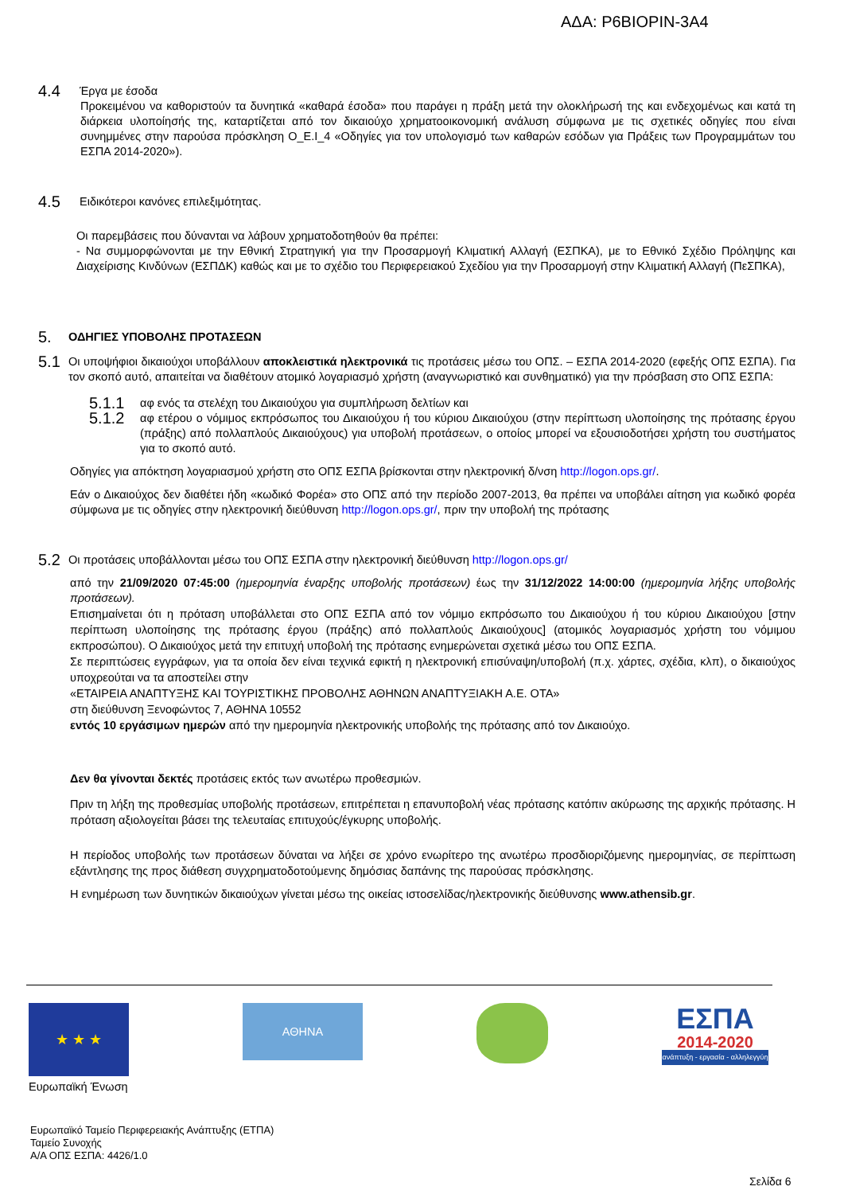ΑΔΑ: Ρ6ΒΙΟΡΙΝ-3Α4
4.4 Έργα με έσοδα
Προκειμένου να καθοριστούν τα δυνητικά «καθαρά έσοδα» που παράγει η πράξη μετά την ολοκλήρωσή της και ενδεχομένως και κατά τη διάρκεια υλοποίησής της, καταρτίζεται από τον δικαιούχο χρηματοοικονομική ανάλυση σύμφωνα με τις σχετικές οδηγίες που είναι συνημμένες στην παρούσα πρόσκληση Ο_Ε.Ι_4 «Οδηγίες για τον υπολογισμό των καθαρών εσόδων για Πράξεις των Προγραμμάτων του ΕΣΠΑ 2014-2020»).
4.5 Ειδικότεροι κανόνες επιλεξιμότητας.
Οι παρεμβάσεις που δύνανται να λάβουν χρηματοδοτηθούν θα πρέπει:
- Να συμμορφώνονται με την Εθνική Στρατηγική για την Προσαρμογή Κλιματική Αλλαγή (ΕΣΠΚΑ), με το Εθνικό Σχέδιο Πρόληψης και Διαχείρισης Κινδύνων (ΕΣΠΔΚ) καθώς και με το σχέδιο του Περιφερειακού Σχεδίου για την Προσαρμογή στην Κλιματική Αλλαγή (ΠεΣΠΚΑ),
5. ΟΔΗΓΙΕΣ ΥΠΟΒΟΛΗΣ ΠΡΟΤΑΣΕΩΝ
5.1
Οι υποψήφιοι δικαιούχοι υποβάλλουν αποκλειστικά ηλεκτρονικά τις προτάσεις μέσω του ΟΠΣ. – ΕΣΠΑ 2014-2020 (εφεξής ΟΠΣ ΕΣΠΑ). Για τον σκοπό αυτό, απαιτείται να διαθέτουν ατομικό λογαριασμό χρήστη (αναγνωριστικό και συνθηματικό) για την πρόσβαση στο ΟΠΣ ΕΣΠΑ:
5.1.1
αφ ενός τα στελέχη του Δικαιούχου για συμπλήρωση δελτίων και
5.1.2
αφ ετέρου ο νόμιμος εκπρόσωπος του Δικαιούχου ή του κύριου Δικαιούχου (στην περίπτωση υλοποίησης της πρότασης έργου (πράξης) από πολλαπλούς Δικαιούχους) για υποβολή προτάσεων, ο οποίος μπορεί να εξουσιοδοτήσει χρήστη του συστήματος για το σκοπό αυτό.
Οδηγίες για απόκτηση λογαριασμού χρήστη στο ΟΠΣ ΕΣΠΑ βρίσκονται στην ηλεκτρονική δ/νση http://logon.ops.gr/.
Εάν ο Δικαιούχος δεν διαθέτει ήδη «κωδικό Φορέα» στο ΟΠΣ από την περίοδο 2007-2013, θα πρέπει να υποβάλει αίτηση για κωδικό φορέα σύμφωνα με τις οδηγίες στην ηλεκτρονική διεύθυνση http://logon.ops.gr/, πριν την υποβολή της πρότασης
5.2
Οι προτάσεις υποβάλλονται μέσω του ΟΠΣ ΕΣΠΑ στην ηλεκτρονική διεύθυνση http://logon.ops.gr/
από την 21/09/2020 07:45:00 (ημερομηνία έναρξης υποβολής προτάσεων) έως την 31/12/2022 14:00:00 (ημερομηνία λήξης υποβολής προτάσεων).
Επισημαίνεται ότι η πρόταση υποβάλλεται στο ΟΠΣ ΕΣΠΑ από τον νόμιμο εκπρόσωπο του Δικαιούχου ή του κύριου Δικαιούχου [στην περίπτωση υλοποίησης της πρότασης έργου (πράξης) από πολλαπλούς Δικαιούχους] (ατομικός λογαριασμός χρήστη του νόμιμου εκπροσώπου). Ο Δικαιούχος μετά την επιτυχή υποβολή της πρότασης ενημερώνεται σχετικά μέσω του ΟΠΣ ΕΣΠΑ.
Σε περιπτώσεις εγγράφων, για τα οποία δεν είναι τεχνικά εφικτή η ηλεκτρονική επισύναψη/υποβολή (π.χ. χάρτες, σχέδια, κλπ), ο δικαιούχος υποχρεούται να τα αποστείλει στην
«ΕΤΑΙΡΕΙΑ ΑΝΑΠΤΥΞΗΣ ΚΑΙ ΤΟΥΡΙΣΤΙΚΗΣ ΠΡΟΒΟΛΗΣ ΑΘΗΝΩΝ ΑΝΑΠΤΥΞΙΑΚΗ Α.Ε. ΟΤΑ»
στη διεύθυνση Ξενοφώντος 7, ΑΘΗΝΑ 10552
εντός 10 εργάσιμων ημερών από την ημερομηνία ηλεκτρονικής υποβολής της πρότασης από τον Δικαιούχο.
Δεν θα γίνονται δεκτές προτάσεις εκτός των ανωτέρω προθεσμιών.
Πριν τη λήξη της προθεσμίας υποβολής προτάσεων, επιτρέπεται η επανυποβολή νέας πρότασης κατόπιν ακύρωσης της αρχικής πρότασης. Η πρόταση αξιολογείται βάσει της τελευταίας επιτυχούς/έγκυρης υποβολής.
Η περίοδος υποβολής των προτάσεων δύναται να λήξει σε χρόνο ενωρίτερο της ανωτέρω προσδιοριζόμενης ημερομηνίας, σε περίπτωση εξάντλησης της προς διάθεση συγχρηματοδοτούμενης δημόσιας δαπάνης της παρούσας πρόσκλησης.
Η ενημέρωση των δυνητικών δικαιούχων γίνεται μέσω της οικείας ιστοσελίδας/ηλεκτρονικής διεύθυνσης www.athensib.gr.
★ ★ ★
Ευρωπαϊκή Ένωση
ΑΘΗΝΑ
ΕΣΠΑ
2014-2020
ανάπτυξη - εργασία - αλληλεγγύη
Ευρωπαϊκό Ταμείο Περιφερειακής Ανάπτυξης (ΕΤΠΑ)
Ταμείο Συνοχής
Α/Α ΟΠΣ ΕΣΠΑ: 4426/1.0
Σελίδα 6